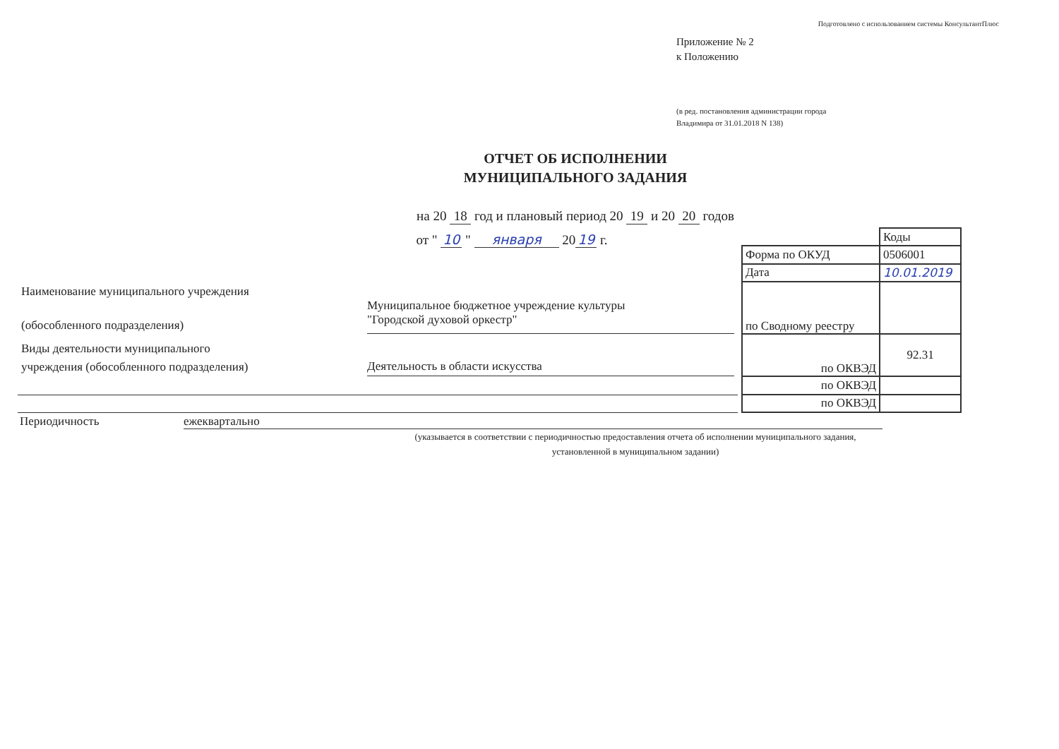Подготовлено с использованием системы КонсультантПлюс
Приложение № 2
к Положению
(в ред. постановления администрации города
Владимира от 31.01.2018 N 138)
ОТЧЕТ ОБ ИСПОЛНЕНИИ
МУНИЦИПАЛЬНОГО ЗАДАНИЯ
на 20 18 год и плановый период 20 19 и 20 20 годов
от " 10 " января 20 19 г.
Наименование муниципального учреждения
(обособленного подразделения)
Муниципальное бюджетное учреждение культуры
"Городской духовой оркестр"
Виды деятельности муниципального
учреждения (обособленного подразделения)
Деятельность в области искусства
| | Коды |
| Форма по ОКУД | 0506001 |
| Дата | 10.01.2019 |
| по Сводному реестру | |
| по ОКВЭД | 92.31 |
| по ОКВЭД | |
| по ОКВЭД | |
Периодичность ежеквартально
(указывается в соответствии с периодичностью предоставления отчета об исполнении муниципального задания,
установленной в муниципальном задании)